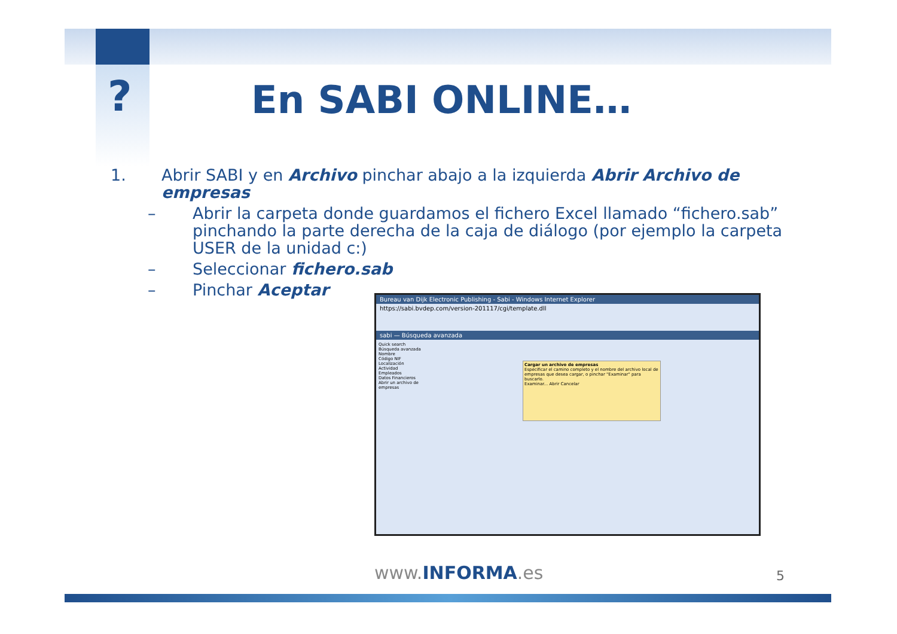? En SABI ONLINE…
1. Abrir SABI y en Archivo pinchar abajo a la izquierda Abrir Archivo de empresas
– Abrir la carpeta donde guardamos el fichero Excel llamado “fichero.sab” pinchando la parte derecha de la caja de diálogo (por ejemplo la carpeta USER de la unidad c:)
– Seleccionar fichero.sab
– Pinchar Aceptar
Bureau van Dijk Electronic Publishing - Sabi - Windows Internet Explorer
https://sabi.bvdep.com/version-201117/cgi/template.dll
sabi — Búsqueda avanzada
Quick search
Búsqueda avanzada
Nombre
Código NIF
Localización
Actividad
Empleados
Datos Financieros
Abrir un archivo de empresas
Cargar un archivo de empresas
Especificar el camino completo y el nombre del archivo local de empresas que desea cargar, o pinchar "Examinar" para buscarlo.
Examinar... Abrir Cancelar
www.INFORMA.es 5